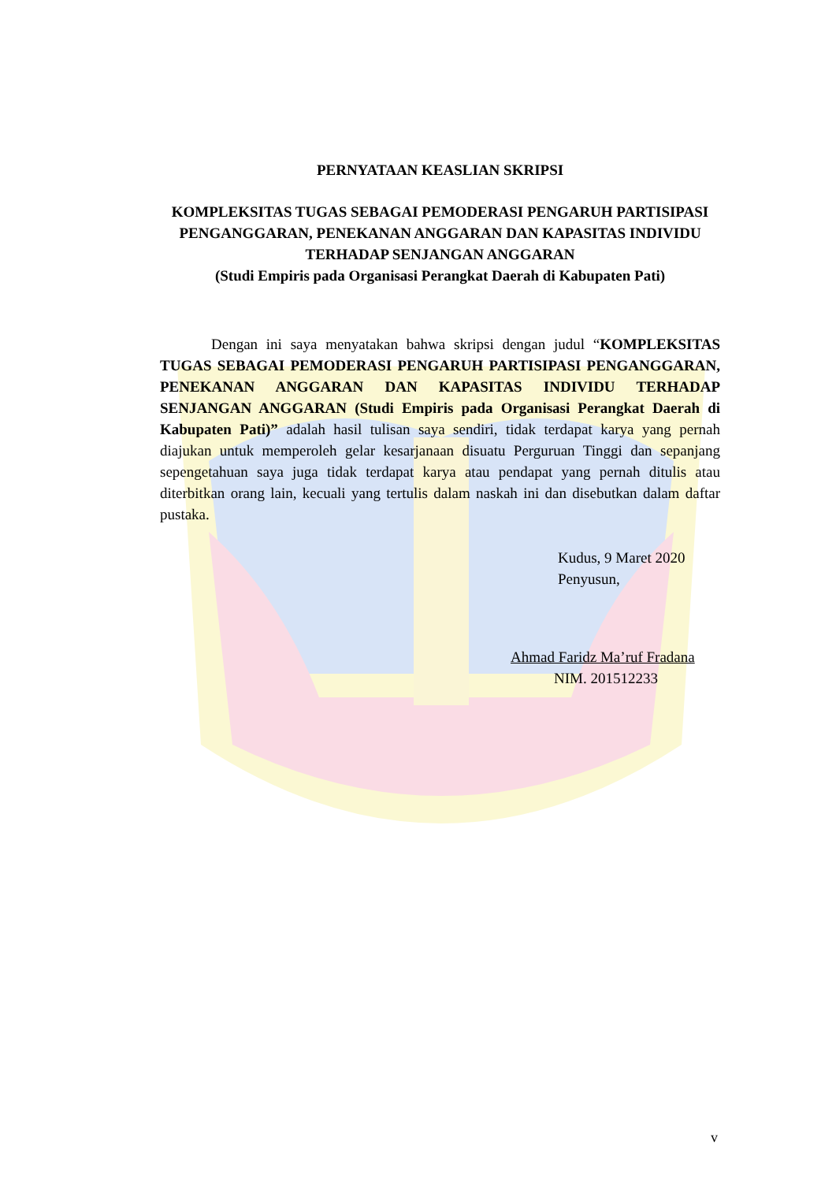PERNYATAAN KEASLIAN SKRIPSI
KOMPLEKSITAS TUGAS SEBAGAI PEMODERASI PENGARUH PARTISIPASI PENGANGGARAN, PENEKANAN ANGGARAN DAN KAPASITAS INDIVIDU TERHADAP SENJANGAN ANGGARAN
(Studi Empiris pada Organisasi Perangkat Daerah di Kabupaten Pati)
Dengan ini saya menyatakan bahwa skripsi dengan judul “KOMPLEKSITAS TUGAS SEBAGAI PEMODERASI PENGARUH PARTISIPASI PENGANGGARAN, PENEKANAN ANGGARAN DAN KAPASITAS INDIVIDU TERHADAP SENJANGAN ANGGARAN (Studi Empiris pada Organisasi Perangkat Daerah di Kabupaten Pati)” adalah hasil tulisan saya sendiri, tidak terdapat karya yang pernah diajukan untuk memperoleh gelar kesarjanaan disuatu Perguruan Tinggi dan sepanjang sepengetahuan saya juga tidak terdapat karya atau pendapat yang pernah ditulis atau diterbitkan orang lain, kecuali yang tertulis dalam naskah ini dan disebutkan dalam daftar pustaka.
Kudus, 9 Maret 2020
Penyusun,
Ahmad Faridz Ma’ruf Fradana
NIM. 201512233
v